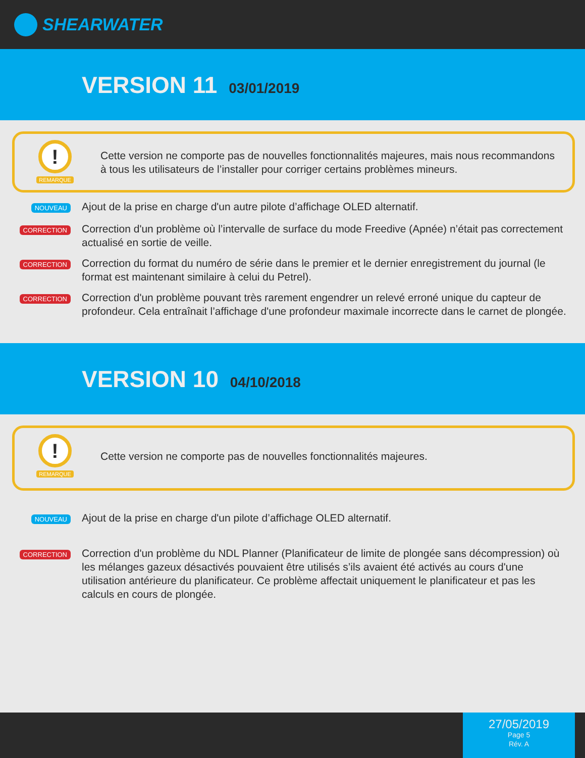SHEARWATER
VERSION 11 03/01/2019
!
REMARQUE
Cette version ne comporte pas de nouvelles fonctionnalités majeures, mais nous recommandons à tous les utilisateurs de l’installer pour corriger certains problèmes mineurs.
NOUVEAU
Ajout de la prise en charge d'un autre pilote d’affichage OLED alternatif.
CORRECTION
Correction d'un problème où l’intervalle de surface du mode Freedive (Apnée) n’était pas correctement actualisé en sortie de veille.
CORRECTION
Correction du format du numéro de série dans le premier et le dernier enregistrement du journal (le format est maintenant similaire à celui du Petrel).
CORRECTION
Correction d'un problème pouvant très rarement engendrer un relevé erroné unique du capteur de profondeur. Cela entraînait l’affichage d'une profondeur maximale incorrecte dans le carnet de plongée.
VERSION 10 04/10/2018
!
REMARQUE
Cette version ne comporte pas de nouvelles fonctionnalités majeures.
NOUVEAU
Ajout de la prise en charge d'un pilote d’affichage OLED alternatif.
CORRECTION
Correction d'un problème du NDL Planner (Planificateur de limite de plongée sans décompression) où les mélanges gazeux désactivés pouvaient être utilisés s’ils avaient été activés au cours d'une utilisation antérieure du planificateur. Ce problème affectait uniquement le planificateur et pas les calculs en cours de plongée.
27/05/2019
Page 5
Rév. A